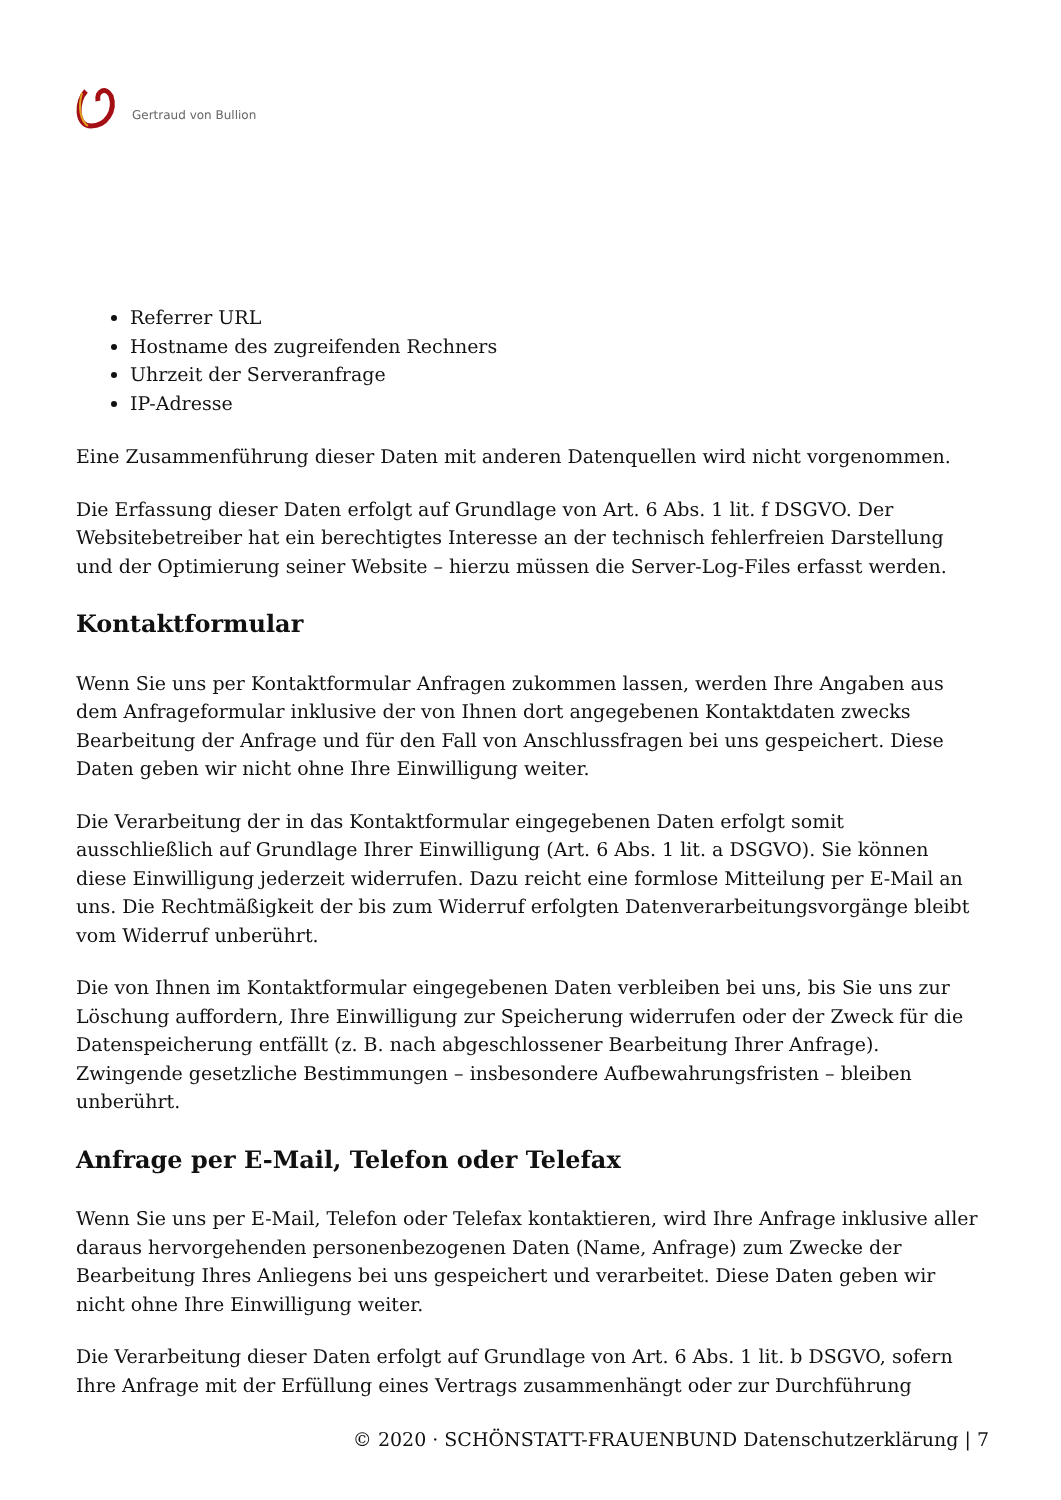Gertraud von Bullion
Referrer URL
Hostname des zugreifenden Rechners
Uhrzeit der Serveranfrage
IP-Adresse
Eine Zusammenführung dieser Daten mit anderen Datenquellen wird nicht vorgenommen.
Die Erfassung dieser Daten erfolgt auf Grundlage von Art. 6 Abs. 1 lit. f DSGVO. Der Websitebetreiber hat ein berechtigtes Interesse an der technisch fehlerfreien Darstellung und der Optimierung seiner Website – hierzu müssen die Server-Log-Files erfasst werden.
Kontaktformular
Wenn Sie uns per Kontaktformular Anfragen zukommen lassen, werden Ihre Angaben aus dem Anfrageformular inklusive der von Ihnen dort angegebenen Kontaktdaten zwecks Bearbeitung der Anfrage und für den Fall von Anschlussfragen bei uns gespeichert. Diese Daten geben wir nicht ohne Ihre Einwilligung weiter.
Die Verarbeitung der in das Kontaktformular eingegebenen Daten erfolgt somit ausschließlich auf Grundlage Ihrer Einwilligung (Art. 6 Abs. 1 lit. a DSGVO). Sie können diese Einwilligung jederzeit widerrufen. Dazu reicht eine formlose Mitteilung per E-Mail an uns. Die Rechtmäßigkeit der bis zum Widerruf erfolgten Datenverarbeitungsvorgänge bleibt vom Widerruf unberührt.
Die von Ihnen im Kontaktformular eingegebenen Daten verbleiben bei uns, bis Sie uns zur Löschung auffordern, Ihre Einwilligung zur Speicherung widerrufen oder der Zweck für die Datenspeicherung entfällt (z. B. nach abgeschlossener Bearbeitung Ihrer Anfrage). Zwingende gesetzliche Bestimmungen – insbesondere Aufbewahrungsfristen – bleiben unberührt.
Anfrage per E-Mail, Telefon oder Telefax
Wenn Sie uns per E-Mail, Telefon oder Telefax kontaktieren, wird Ihre Anfrage inklusive aller daraus hervorgehenden personenbezogenen Daten (Name, Anfrage) zum Zwecke der Bearbeitung Ihres Anliegens bei uns gespeichert und verarbeitet. Diese Daten geben wir nicht ohne Ihre Einwilligung weiter.
Die Verarbeitung dieser Daten erfolgt auf Grundlage von Art. 6 Abs. 1 lit. b DSGVO, sofern Ihre Anfrage mit der Erfüllung eines Vertrags zusammenhängt oder zur Durchführung
© 2020 · SCHÖNSTATT-FRAUENBUND Datenschutzerklärung | 7